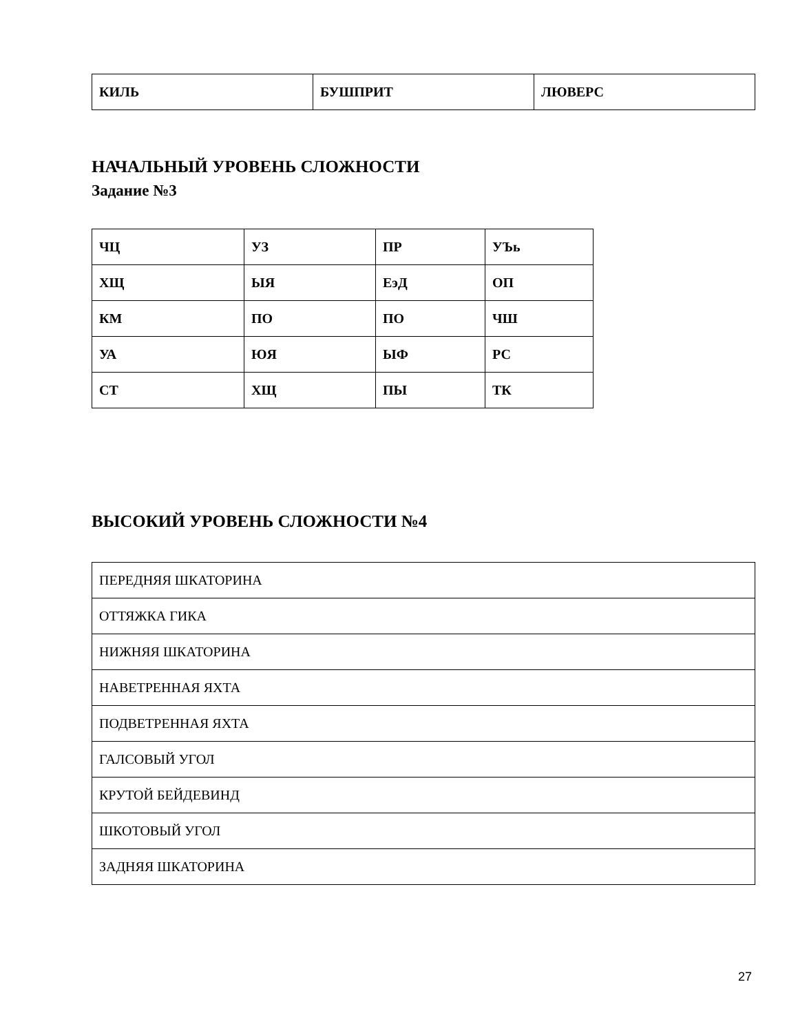| КИЛЬ | БУШПРИТ | ЛЮВЕРС |
НАЧАЛЬНЫЙ УРОВЕНЬ СЛОЖНОСТИ
Задание №3
| ЧЦ | УЗ | ПР | УЪь |
| ХЩ | ЫЯ | ЕэД | ОП |
| КМ | ПО | ПО | ЧШ |
| УА | ЮЯ | ЫФ | РС |
| СТ | ХЩ | ПЫ | ТК |
ВЫСОКИЙ УРОВЕНЬ СЛОЖНОСТИ №4
| ПЕРЕДНЯЯ ШКАТОРИНА |
| ОТТЯЖКА ГИКА |
| НИЖНЯЯ ШКАТОРИНА |
| НАВЕТРЕННАЯ ЯХТА |
| ПОДВЕТРЕННАЯ ЯХТА |
| ГАЛСОВЫЙ УГОЛ |
| КРУТОЙ БЕЙДЕВИНД |
| ШКОТОВЫЙ УГОЛ |
| ЗАДНЯЯ ШКАТОРИНА |
27